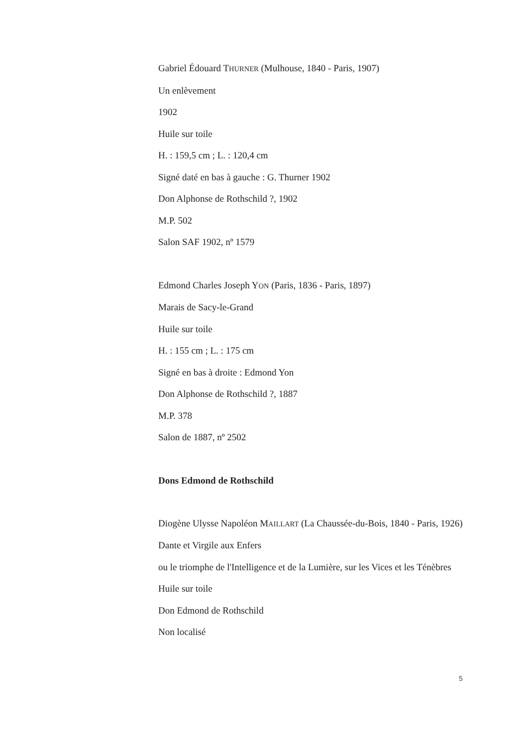Gabriel Édouard THURNER (Mulhouse, 1840 - Paris, 1907)
Un enlèvement
1902
Huile sur toile
H. : 159,5 cm ; L. : 120,4 cm
Signé daté en bas à gauche : G. Thurner 1902
Don Alphonse de Rothschild ?, 1902
M.P. 502
Salon SAF 1902, nº 1579
Edmond Charles Joseph YON (Paris, 1836 - Paris, 1897)
Marais de Sacy-le-Grand
Huile sur toile
H. : 155 cm ; L. : 175 cm
Signé en bas à droite : Edmond Yon
Don Alphonse de Rothschild ?, 1887
M.P. 378
Salon de 1887, nº 2502
Dons Edmond de Rothschild
Diogène Ulysse Napoléon MAILLART (La Chaussée-du-Bois, 1840 - Paris, 1926)
Dante et Virgile aux Enfers
ou le triomphe de l'Intelligence et de la Lumière, sur les Vices et les Ténèbres
Huile sur toile
Don Edmond de Rothschild
Non localisé
5